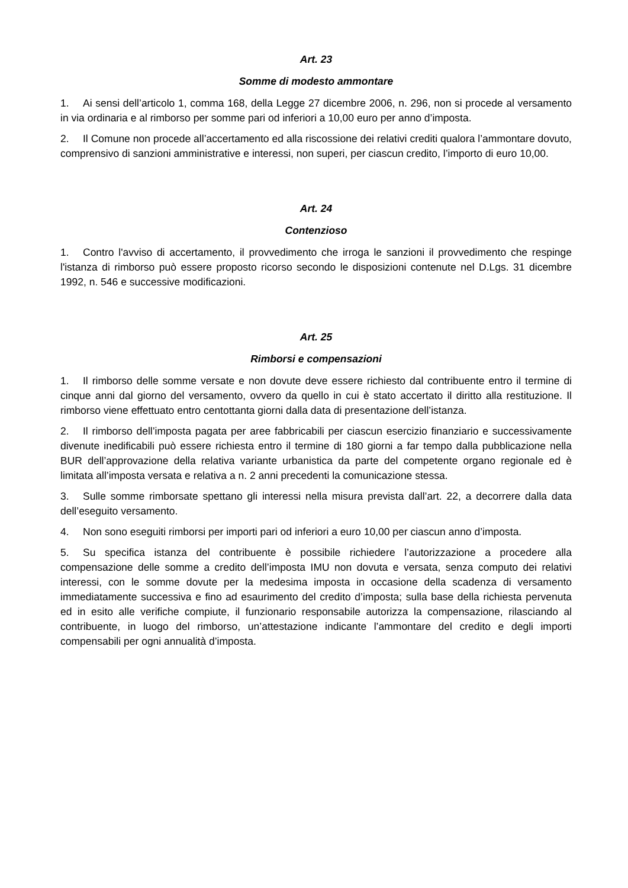Art. 23
Somme di modesto ammontare
1. Ai sensi dell’articolo 1, comma 168, della Legge 27 dicembre 2006, n. 296, non si procede al versamento in via ordinaria e al rimborso per somme pari od inferiori a 10,00 euro per anno d’imposta.
2. Il Comune non procede all’accertamento ed alla riscossione dei relativi crediti qualora l’ammontare dovuto, comprensivo di sanzioni amministrative e interessi, non superi, per ciascun credito, l’importo di euro 10,00.
Art. 24
Contenzioso
1. Contro l'avviso di accertamento, il provvedimento che irroga le sanzioni il provvedimento che respinge l'istanza di rimborso può essere proposto ricorso secondo le disposizioni contenute nel D.Lgs. 31 dicembre 1992, n. 546 e successive modificazioni.
Art. 25
Rimborsi e compensazioni
1. Il rimborso delle somme versate e non dovute deve essere richiesto dal contribuente entro il termine di cinque anni dal giorno del versamento, ovvero da quello in cui è stato accertato il diritto alla restituzione. Il rimborso viene effettuato entro centottanta giorni dalla data di presentazione dell’istanza.
2. Il rimborso dell’imposta pagata per aree fabbricabili per ciascun esercizio finanziario e successivamente divenute inedificabili può essere richiesta entro il termine di 180 giorni a far tempo dalla pubblicazione nella BUR dell’approvazione della relativa variante urbanistica da parte del competente organo regionale ed è limitata all’imposta versata e relativa a n. 2 anni precedenti la comunicazione stessa.
3. Sulle somme rimborsate spettano gli interessi nella misura prevista dall’art. 22, a decorrere dalla data dell’eseguito versamento.
4. Non sono eseguiti rimborsi per importi pari od inferiori a euro 10,00 per ciascun anno d’imposta.
5. Su specifica istanza del contribuente è possibile richiedere l’autorizzazione a procedere alla compensazione delle somme a credito dell’imposta IMU non dovuta e versata, senza computo dei relativi interessi, con le somme dovute per la medesima imposta in occasione della scadenza di versamento immediatamente successiva e fino ad esaurimento del credito d’imposta; sulla base della richiesta pervenuta ed in esito alle verifiche compiute, il funzionario responsabile autorizza la compensazione, rilasciando al contribuente, in luogo del rimborso, un’attestazione indicante l’ammontare del credito e degli importi compensabili per ogni annualità d’imposta.